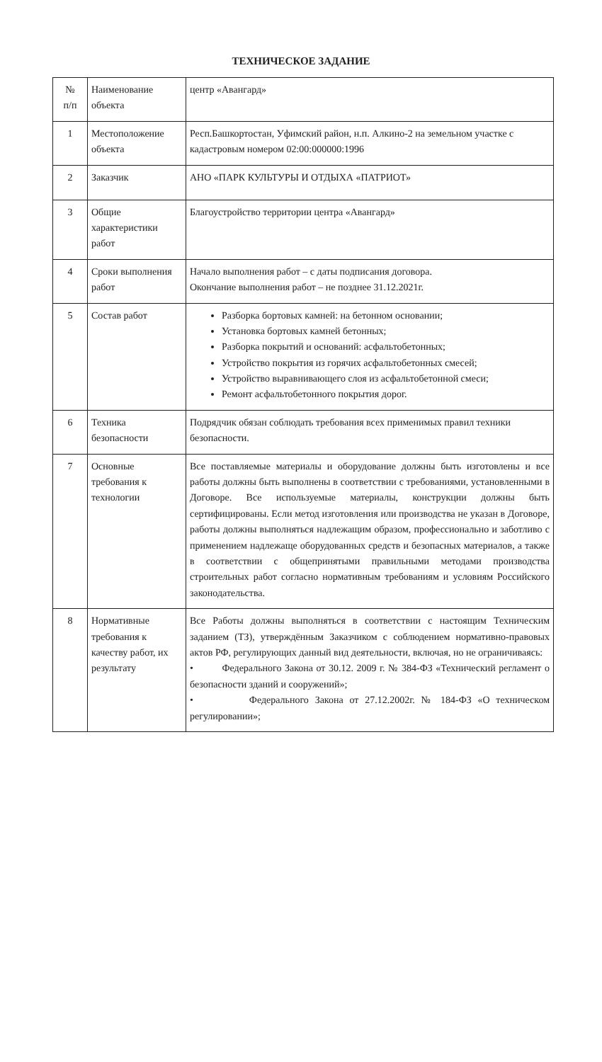ТЕХНИЧЕСКОЕ ЗАДАНИЕ
| № п/п | Наименование объекта | центр «Авангард» |
| 1 | Местоположение объекта | Респ.Башкортостан, Уфимский район, н.п. Алкино-2 на земельном участке с кадастровым номером 02:00:000000:1996 |
| 2 | Заказчик | АНО «ПАРК КУЛЬТУРЫ И ОТДЫХА «ПАТРИОТ» |
| 3 | Общие характеристики работ | Благоустройство территории центра «Авангард» |
| 4 | Сроки выполнения работ | Начало выполнения работ – с даты подписания договора. Окончание выполнения работ – не позднее 31.12.2021г. |
| 5 | Состав работ | Разборка бортовых камней: на бетонном основании; Установка бортовых камней бетонных; Разборка покрытий и оснований: асфальтобетонных; Устройство покрытия из горячих асфальтобетонных смесей; Устройство выравнивающего слоя из асфальтобетонной смеси; Ремонт асфальтобетонного покрытия дорог. |
| 6 | Техника безопасности | Подрядчик обязан соблюдать требования всех применимых правил техники безопасности. |
| 7 | Основные требования к технологии | Все поставляемые материалы и оборудование должны быть изготовлены и все работы должны быть выполнены в соответствии с требованиями, установленными в Договоре. Все используемые материалы, конструкции должны быть сертифицированы. Если метод изготовления или производства не указан в Договоре, работы должны выполняться надлежащим образом, профессионально и заботливо с применением надлежаще оборудованных средств и безопасных материалов, а также в соответствии с общепринятыми правильными методами производства строительных работ согласно нормативным требованиям и условиям Российского законодательства. |
| 8 | Нормативные требования к качеству работ, их результату | Все Работы должны выполняться в соответствии с настоящим Техническим заданием (ТЗ), утверждённым Заказчиком с соблюдением нормативно-правовых актов РФ, регулирующих данный вид деятельности, включая, но не ограничиваясь: • Федерального Закона от 30.12. 2009 г. № 384-ФЗ «Технический регламент о безопасности зданий и сооружений»; • Федерального Закона от 27.12.2002г. № 184-ФЗ «О техническом регулировании»; |